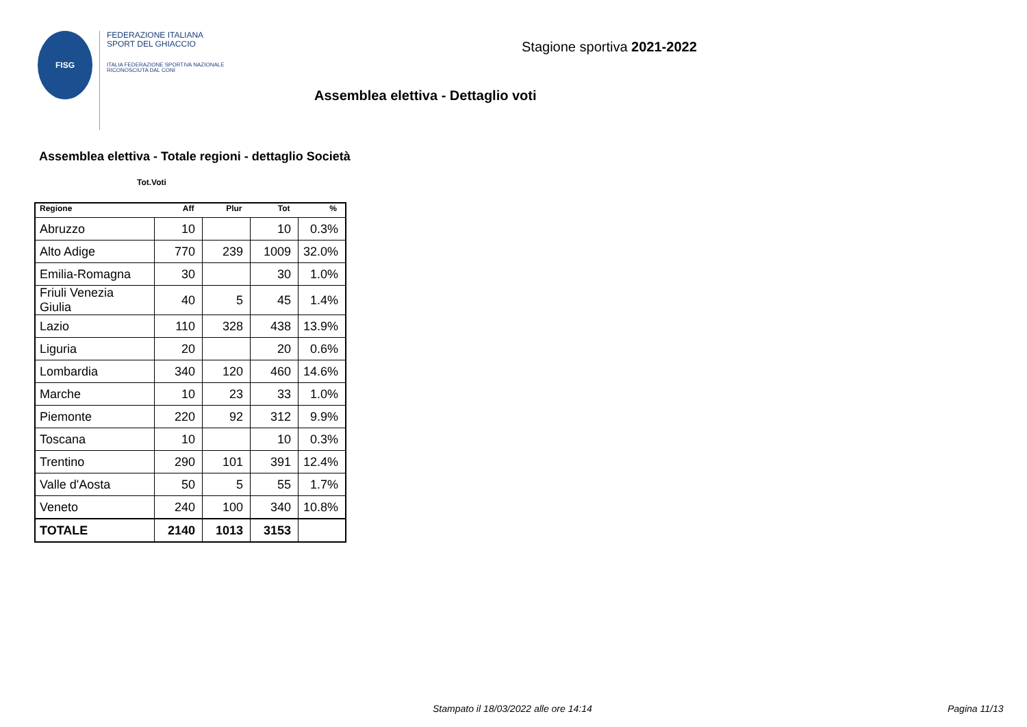FISG
FEDERAZIONE ITALIANA
SPORT DEL GHIACCIO
ITALIA FEDERAZIONE SPORTIVA NAZIONALE RICONOSCIUTA DAL CONI
Stagione sportiva 2021-2022
Assemblea elettiva - Dettaglio voti
Assemblea elettiva - Totale regioni - dettaglio Società
Tot.Voti
| Regione | Aff | Plur | Tot | % |
| --- | --- | --- | --- | --- |
| Abruzzo | 10 | | 10 | 0.3% |
| Alto Adige | 770 | 239 | 1009 | 32.0% |
| Emilia-Romagna | 30 | | 30 | 1.0% |
| Friuli Venezia Giulia | 40 | 5 | 45 | 1.4% |
| Lazio | 110 | 328 | 438 | 13.9% |
| Liguria | 20 | | 20 | 0.6% |
| Lombardia | 340 | 120 | 460 | 14.6% |
| Marche | 10 | 23 | 33 | 1.0% |
| Piemonte | 220 | 92 | 312 | 9.9% |
| Toscana | 10 | | 10 | 0.3% |
| Trentino | 290 | 101 | 391 | 12.4% |
| Valle d'Aosta | 50 | 5 | 55 | 1.7% |
| Veneto | 240 | 100 | 340 | 10.8% |
| TOTALE | 2140 | 1013 | 3153 | |
Stampato il 18/03/2022 alle ore 14:14
Pagina 11/13